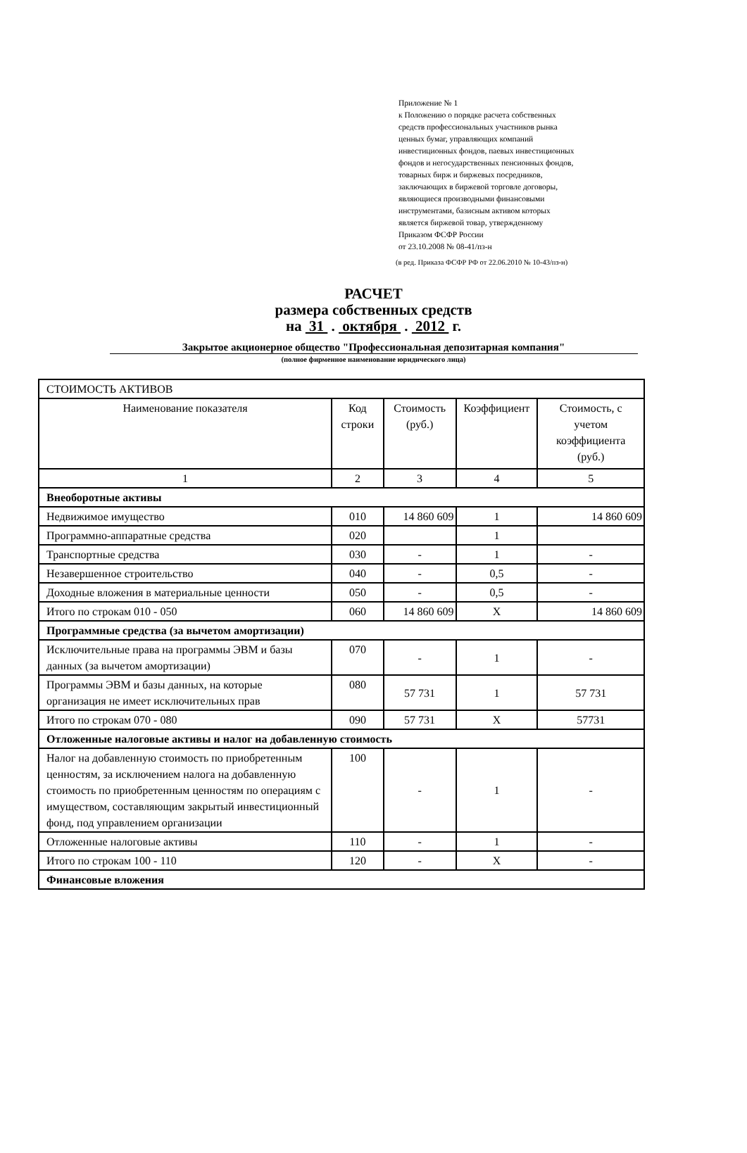Приложение № 1
к Положению о порядке расчета собственных
средств профессиональных участников рынка
ценных бумаг, управляющих компаний
инвестиционных фондов, паевых инвестиционных
фондов и негосударственных пенсионных фондов,
товарных бирж и биржевых посредников,
заключающих в биржевой торговле договоры,
являющиеся производными финансовыми
инструментами, базисным активом которых
является биржевой товар, утвержденному
Приказом ФСФР России
от 23.10.2008 № 08-41/пз-н
(в ред. Приказа ФСФР РФ от 22.06.2010 № 10-43/пз-н)
РАСЧЕТ
размера собственных средств
на 31 . октября . 2012 г.
Закрытое акционерное общество "Профессиональная депозитарная компания"
(полное фирменное наименование юридического лица)
| СТОИМОСТЬ АКТИВОВ | | | | |
| Наименование показателя | Код строки | Стоимость (руб.) | Коэффициент | Стоимость, с учетом коэффициента (руб.) |
| 1 | 2 | 3 | 4 | 5 |
| Внеоборотные активы | | | | |
| Недвижимое имущество | 010 | 14 860 609 | 1 | 14 860 609 |
| Программно-аппаратные средства | 020 | | 1 | |
| Транспортные средства | 030 | - | 1 | - |
| Незавершенное строительство | 040 | - | 0,5 | - |
| Доходные вложения в материальные ценности | 050 | - | 0,5 | - |
| Итого по строкам 010 - 050 | 060 | 14 860 609 | X | 14 860 609 |
| Программные средства (за вычетом амортизации) | | | | |
| Исключительные права на программы ЭВМ и базы данных (за вычетом амортизации) | 070 | - | 1 | - |
| Программы ЭВМ и базы данных, на которые организация не имеет исключительных прав | 080 | 57 731 | 1 | 57 731 |
| Итого по строкам 070 - 080 | 090 | 57 731 | X | 57731 |
| Отложенные налоговые активы и налог на добавленную стоимость | | | | |
| Налог на добавленную стоимость по приобретенным ценностям, за исключением налога на добавленную стоимость по приобретенным ценностям по операциям с имуществом, составляющим закрытый инвестиционный фонд, под управлением организации | 100 | - | 1 | - |
| Отложенные налоговые активы | 110 | - | 1 | - |
| Итого по строкам 100 - 110 | 120 | - | X | - |
| Финансовые вложения | | | | |